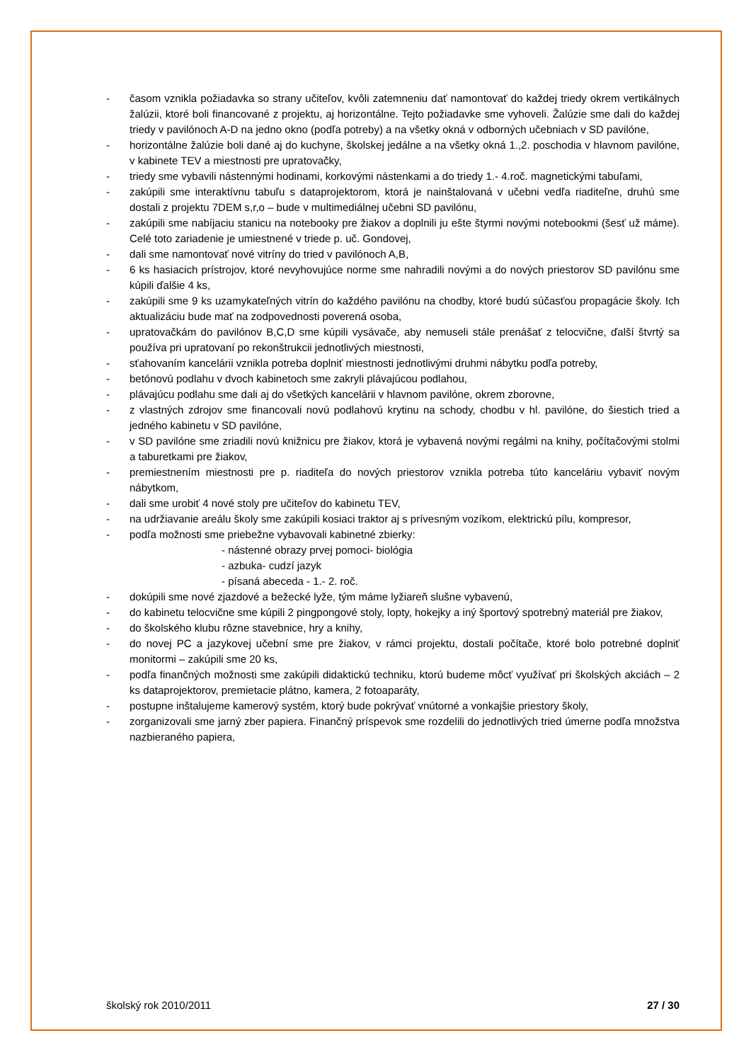- časom vznikla požiadavka so strany učiteľov, kvôli zatemneniu dať namontovať do každej triedy okrem vertikálnych žalúzii, ktoré boli financované z projektu, aj horizontálne. Tejto požiadavke sme vyhoveli. Žalúzie sme dali do každej triedy v pavilónoch A-D na jedno okno (podľa potreby) a na všetky okná v odborných učebniach v SD pavilóne,
- horizontálne žalúzie boli dané aj do kuchyne, školskej jedálne a na všetky okná 1.,2. poschodia v hlavnom pavilóne, v kabinete TEV a miestnosti pre upratovačky,
- triedy sme vybavili nástennými hodinami, korkovými nástenkami a do triedy 1.- 4.roč. magnetickými tabuľami,
- zakúpili sme interaktívnu tabuľu s dataprojektorom, ktorá je nainštalovaná v učebni vedľa riaditeľne, druhú sme dostali z projektu 7DEM s,r,o – bude v multimediálnej učebni SD pavilónu,
- zakúpili sme nabíjaciu stanicu na notebooky pre žiakov a doplnili ju ešte štyrmi novými notebookmi (šesť už máme). Celé toto zariadenie je umiestnené v triede p. uč. Gondovej,
- dali sme namontovať nové vitríny do tried v pavilónoch A,B,
- 6 ks hasiacich prístrojov, ktoré nevyhovujúce norme sme nahradili novými a do nových priestorov SD pavilónu sme kúpili ďalšie 4 ks,
- zakúpili sme 9 ks uzamykateľných vitrín do každého pavilónu na chodby, ktoré budú súčasťou propagácie školy. Ich aktualizáciu bude mať na zodpovednosti poverená osoba,
- upratovačkám do pavilónov B,C,D sme kúpili vysávače, aby nemuseli stále prenášať z telocvične, ďalší štvrtý sa používa pri upratovaní po rekonštrukcii jednotlivých miestnosti,
- sťahovaním kancelárii vznikla potreba doplniť miestnosti jednotlivými druhmi nábytku podľa potreby,
- betónovú podlahu v dvoch kabinetoch sme zakryli plávajúcou podlahou,
- plávajúcu podlahu sme dali aj do všetkých kancelárii v hlavnom pavilóne, okrem zborovne,
- z vlastných zdrojov sme financovali novú podlahovú krytinu na schody, chodbu v hl. pavilóne, do šiestich tried a jedného kabinetu v SD pavilóne,
- v SD pavilóne sme zriadili novú knižnicu pre žiakov, ktorá je vybavená novými regálmi na knihy, počítačovými stolmi a taburetkami pre žiakov,
- premiestnením miestnosti pre p. riaditeľa do nových priestorov vznikla potreba túto kanceláriu vybaviť novým nábytkom,
- dali sme urobiť 4 nové stoly pre učiteľov do kabinetu TEV,
- na udržiavanie areálu školy sme zakúpili kosiaci traktor aj s prívesným vozíkom, elektrickú pílu, kompresor,
- podľa možnosti sme priebežne vybavovali kabinetné zbierky:
- nástenné obrazy prvej pomoci- biológia
- azbuka- cudzí jazyk
- písaná abeceda - 1.- 2. roč.
- dokúpili sme nové zjazdové a bežecké lyže, tým máme lyžiareň slušne vybavenú,
- do kabinetu telocvične sme kúpili 2 pingpongové stoly, lopty, hokejky a iný športový spotrebný materiál pre žiakov,
- do školského klubu rôzne stavebnice, hry a knihy,
- do novej PC a jazykovej učební sme pre žiakov, v rámci projektu, dostali počítače, ktoré bolo potrebné doplniť monitormi – zakúpili sme 20 ks,
- podľa finančných možnosti sme zakúpili didaktickú techniku, ktorú budeme môcť využívať pri školských akciách – 2 ks dataprojektorov, premietacie plátno, kamera, 2 fotoaparáty,
- postupne inštalujeme kamerový systém, ktorý bude pokrývať vnútorné a vonkajšie priestory školy,
- zorganizovali sme jarný zber papiera. Finančný príspevok sme rozdelili do jednotlivých tried úmerne podľa množstva nazbieraného papiera,
školský rok 2010/2011 27 / 30